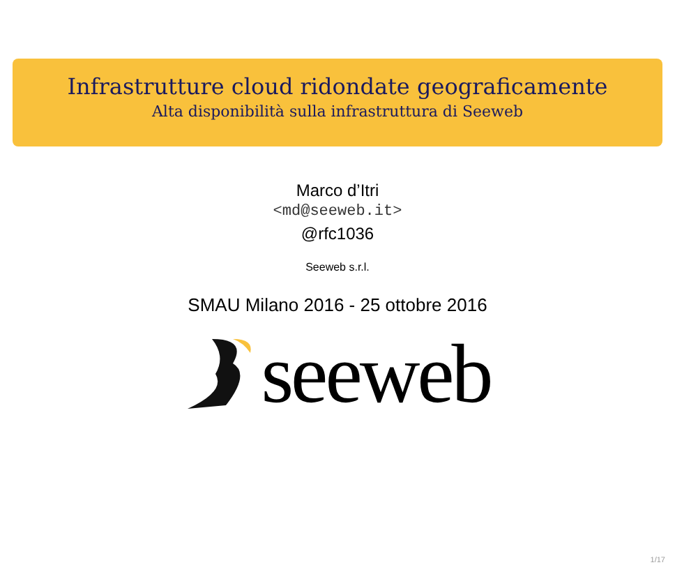Infrastrutture cloud ridondate geograficamente
Alta disponibilità sulla infrastruttura di Seeweb
Marco d’Itri
<md@seeweb.it>
@rfc1036
Seeweb s.r.l.
SMAU Milano 2016 - 25 ottobre 2016
seeweb
1/17